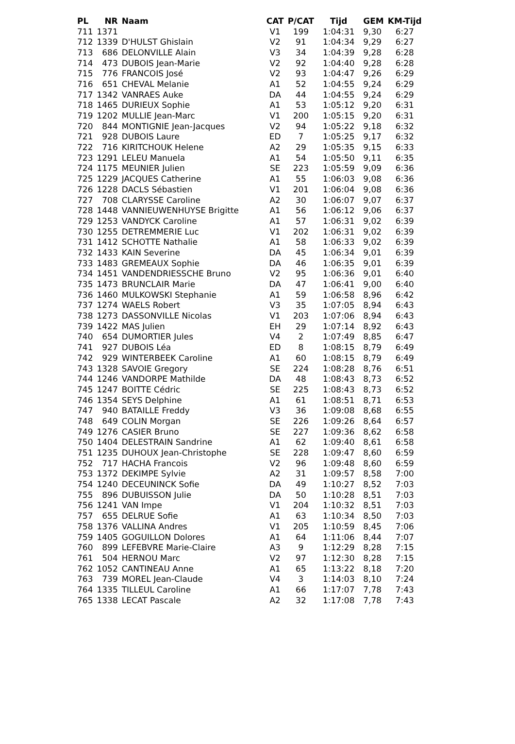| PL | NR | Naam | CAT | P/CAT | Tijd | GEM | KM-Tijd |
| --- | --- | --- | --- | --- | --- | --- | --- |
| 711 | 1371 | | V1 | 199 | 1:04:31 | 9,30 | 6:27 |
| 712 | 1339 | D'HULST Ghislain | V2 | 91 | 1:04:34 | 9,29 | 6:27 |
| 713 | 686 | DELONVILLE Alain | V3 | 34 | 1:04:39 | 9,28 | 6:28 |
| 714 | 473 | DUBOIS Jean-Marie | V2 | 92 | 1:04:40 | 9,28 | 6:28 |
| 715 | 776 | FRANCOIS José | V2 | 93 | 1:04:47 | 9,26 | 6:29 |
| 716 | 651 | CHEVAL Melanie | A1 | 52 | 1:04:55 | 9,24 | 6:29 |
| 717 | 1342 | VANRAES Auke | DA | 44 | 1:04:55 | 9,24 | 6:29 |
| 718 | 1465 | DURIEUX Sophie | A1 | 53 | 1:05:12 | 9,20 | 6:31 |
| 719 | 1202 | MULLIE Jean-Marc | V1 | 200 | 1:05:15 | 9,20 | 6:31 |
| 720 | 844 | MONTIGNIE Jean-Jacques | V2 | 94 | 1:05:22 | 9,18 | 6:32 |
| 721 | 928 | DUBOIS Laure | ED | 7 | 1:05:25 | 9,17 | 6:32 |
| 722 | 716 | KIRITCHOUK Helene | A2 | 29 | 1:05:35 | 9,15 | 6:33 |
| 723 | 1291 | LELEU Manuela | A1 | 54 | 1:05:50 | 9,11 | 6:35 |
| 724 | 1175 | MEUNIER Julien | SE | 223 | 1:05:59 | 9,09 | 6:36 |
| 725 | 1229 | JACQUES Catherine | A1 | 55 | 1:06:03 | 9,08 | 6:36 |
| 726 | 1228 | DACLS Sébastien | V1 | 201 | 1:06:04 | 9,08 | 6:36 |
| 727 | 708 | CLARYSSE Caroline | A2 | 30 | 1:06:07 | 9,07 | 6:37 |
| 728 | 1448 | VANNIEUWENHUYSE Brigitte | A1 | 56 | 1:06:12 | 9,06 | 6:37 |
| 729 | 1253 | VANDYCK Caroline | A1 | 57 | 1:06:31 | 9,02 | 6:39 |
| 730 | 1255 | DETREMMERIE Luc | V1 | 202 | 1:06:31 | 9,02 | 6:39 |
| 731 | 1412 | SCHOTTE Nathalie | A1 | 58 | 1:06:33 | 9,02 | 6:39 |
| 732 | 1433 | KAIN Severine | DA | 45 | 1:06:34 | 9,01 | 6:39 |
| 733 | 1483 | GREMEAUX Sophie | DA | 46 | 1:06:35 | 9,01 | 6:39 |
| 734 | 1451 | VANDENDRIESSCHE Bruno | V2 | 95 | 1:06:36 | 9,01 | 6:40 |
| 735 | 1473 | BRUNCLAIR Marie | DA | 47 | 1:06:41 | 9,00 | 6:40 |
| 736 | 1460 | MULKOWSKI Stephanie | A1 | 59 | 1:06:58 | 8,96 | 6:42 |
| 737 | 1274 | WAELS Robert | V3 | 35 | 1:07:05 | 8,94 | 6:43 |
| 738 | 1273 | DASSONVILLE Nicolas | V1 | 203 | 1:07:06 | 8,94 | 6:43 |
| 739 | 1422 | MAS Julien | EH | 29 | 1:07:14 | 8,92 | 6:43 |
| 740 | 654 | DUMORTIER Jules | V4 | 2 | 1:07:49 | 8,85 | 6:47 |
| 741 | 927 | DUBOIS Léa | ED | 8 | 1:08:15 | 8,79 | 6:49 |
| 742 | 929 | WINTERBEEK Caroline | A1 | 60 | 1:08:15 | 8,79 | 6:49 |
| 743 | 1328 | SAVOIE Gregory | SE | 224 | 1:08:28 | 8,76 | 6:51 |
| 744 | 1246 | VANDORPE Mathilde | DA | 48 | 1:08:43 | 8,73 | 6:52 |
| 745 | 1247 | BOITTE Cédric | SE | 225 | 1:08:43 | 8,73 | 6:52 |
| 746 | 1354 | SEYS Delphine | A1 | 61 | 1:08:51 | 8,71 | 6:53 |
| 747 | 940 | BATAILLE Freddy | V3 | 36 | 1:09:08 | 8,68 | 6:55 |
| 748 | 649 | COLIN Morgan | SE | 226 | 1:09:26 | 8,64 | 6:57 |
| 749 | 1276 | CASIER Bruno | SE | 227 | 1:09:36 | 8,62 | 6:58 |
| 750 | 1404 | DELESTRAIN Sandrine | A1 | 62 | 1:09:40 | 8,61 | 6:58 |
| 751 | 1235 | DUHOUX Jean-Christophe | SE | 228 | 1:09:47 | 8,60 | 6:59 |
| 752 | 717 | HACHA Francois | V2 | 96 | 1:09:48 | 8,60 | 6:59 |
| 753 | 1372 | DEKIMPE Sylvie | A2 | 31 | 1:09:57 | 8,58 | 7:00 |
| 754 | 1240 | DECEUNINCK Sofie | DA | 49 | 1:10:27 | 8,52 | 7:03 |
| 755 | 896 | DUBUISSON Julie | DA | 50 | 1:10:28 | 8,51 | 7:03 |
| 756 | 1241 | VAN Impe | V1 | 204 | 1:10:32 | 8,51 | 7:03 |
| 757 | 655 | DELRUE Sofie | A1 | 63 | 1:10:34 | 8,50 | 7:03 |
| 758 | 1376 | VALLINA Andres | V1 | 205 | 1:10:59 | 8,45 | 7:06 |
| 759 | 1405 | GOGUILLON Dolores | A1 | 64 | 1:11:06 | 8,44 | 7:07 |
| 760 | 899 | LEFEBVRE Marie-Claire | A3 | 9 | 1:12:29 | 8,28 | 7:15 |
| 761 | 504 | HERNOU Marc | V2 | 97 | 1:12:30 | 8,28 | 7:15 |
| 762 | 1052 | CANTINEAU Anne | A1 | 65 | 1:13:22 | 8,18 | 7:20 |
| 763 | 739 | MOREL Jean-Claude | V4 | 3 | 1:14:03 | 8,10 | 7:24 |
| 764 | 1335 | TILLEUL Caroline | A1 | 66 | 1:17:07 | 7,78 | 7:43 |
| 765 | 1338 | LECAT Pascale | A2 | 32 | 1:17:08 | 7,78 | 7:43 |